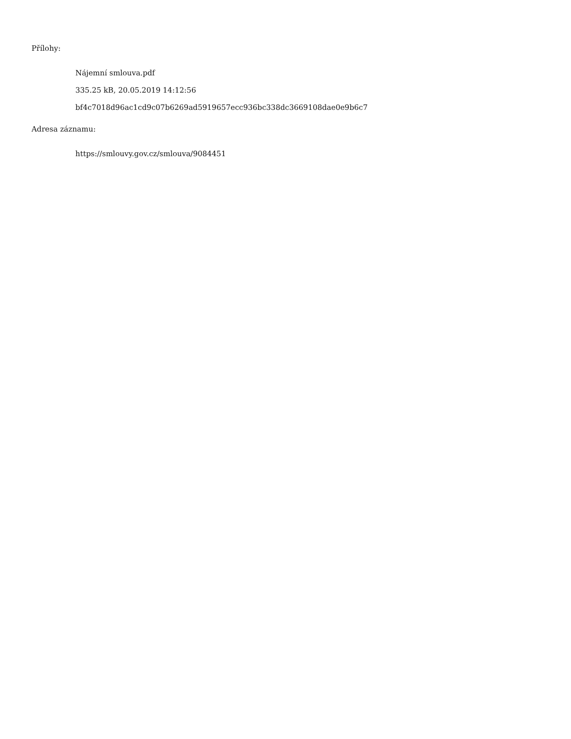Přílohy:
Nájemní smlouva.pdf
335.25 kB, 20.05.2019 14:12:56
bf4c7018d96ac1cd9c07b6269ad5919657ecc936bc338dc3669108dae0e9b6c7
Adresa záznamu:
https://smlouvy.gov.cz/smlouva/9084451